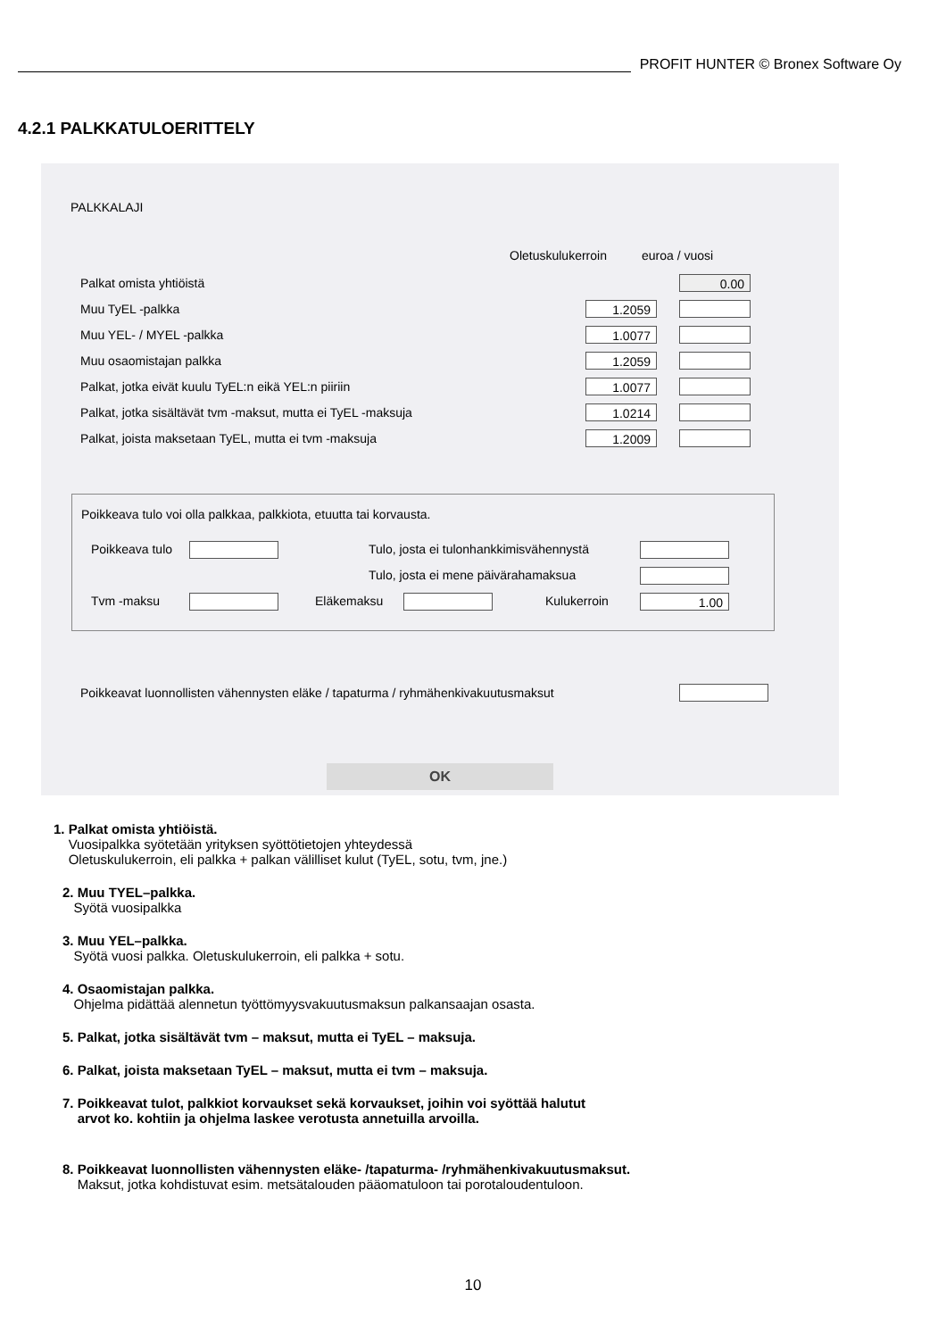PROFIT HUNTER © Bronex Software Oy
4.2.1 PALKKATULOERITTELY
PALKKALAJI
Oletuskulukerroin euroa / vuosi
Palkat omista yhtiöistä
0.00
Muu TyEL -palkka
1.2059
Muu YEL- / MYEL -palkka
1.0077
Muu osaomistajan palkka
1.2059
Palkat, jotka eivät kuulu TyEL:n eikä YEL:n piiriin
1.0077
Palkat, jotka sisältävät tvm -maksut, mutta ei TyEL -maksuja
1.0214
Palkat, joista maksetaan TyEL, mutta ei tvm -maksuja
1.2009
Poikkeava tulo voi olla palkkaa, palkkiota, etuutta tai korvausta.
Poikkeava tulo
Tulo, josta ei tulonhankkimisvähennystä
Tulo, josta ei mene päivärahamaksua
Tvm -maksu Eläkemaksu Kulukerroin 1.00
Poikkeavat luonnollisten vähennysten eläke / tapaturma / ryhmähenkivakuutusmaksut
OK
1. Palkat omista yhtiöistä.
Vuosipalkka syötetään yrityksen syöttötietojen yhteydessä
Oletuskulukerroin, eli palkka + palkan välilliset kulut (TyEL, sotu, tvm, jne.)
2. Muu TYEL–palkka.
Syötä vuosipalkka
3. Muu YEL–palkka.
Syötä vuosi palkka. Oletuskulukerroin, eli palkka + sotu.
4. Osaomistajan palkka.
Ohjelma pidättää alennetun työttömyysvakuutusmaksun palkansaajan osasta.
5. Palkat, jotka sisältävät tvm – maksut, mutta ei TyEL – maksuja.
6. Palkat, joista maksetaan TyEL – maksut, mutta ei tvm – maksuja.
7. Poikkeavat tulot, palkkiot korvaukset sekä korvaukset, joihin voi syöttää halutut
arvot ko. kohtiin ja ohjelma laskee verotusta annetuilla arvoilla.
8. Poikkeavat luonnollisten vähennysten eläke- /tapaturma- /ryhmähenkivakuutusmaksut.
Maksut, jotka kohdistuvat esim. metsätalouden pääomatuloon tai porotaloudentuloon.
10